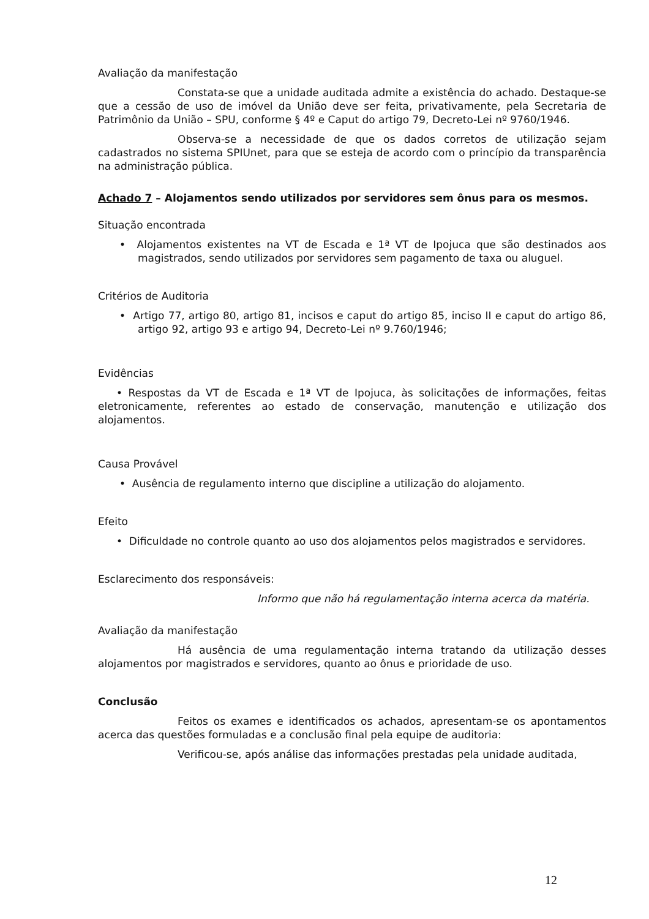Avaliação da manifestação
Constata-se que a unidade auditada admite a existência do achado. Destaque-se que a cessão de uso de imóvel da União deve ser feita, privativamente, pela Secretaria de Patrimônio da União – SPU, conforme § 4º e Caput do artigo 79, Decreto-Lei nº 9760/1946.
Observa-se a necessidade de que os dados corretos de utilização sejam cadastrados no sistema SPIUnet, para que se esteja de acordo com o princípio da transparência na administração pública.
Achado 7 – Alojamentos sendo utilizados por servidores sem ônus para os mesmos.
Situação encontrada
• Alojamentos existentes na VT de Escada e 1ª VT de Ipojuca que são destinados aos magistrados, sendo utilizados por servidores sem pagamento de taxa ou aluguel.
Critérios de Auditoria
• Artigo 77, artigo 80, artigo 81, incisos e caput do artigo 85, inciso II e caput do artigo 86, artigo 92, artigo 93 e artigo 94, Decreto-Lei nº 9.760/1946;
Evidências
• Respostas da VT de Escada e 1ª VT de Ipojuca, às solicitações de informações, feitas eletronicamente, referentes ao estado de conservação, manutenção e utilização dos alojamentos.
Causa Provável
• Ausência de regulamento interno que discipline a utilização do alojamento.
Efeito
• Dificuldade no controle quanto ao uso dos alojamentos pelos magistrados e servidores.
Esclarecimento dos responsáveis:
Informo que não há regulamentação interna acerca da matéria.
Avaliação da manifestação
Há ausência de uma regulamentação interna tratando da utilização desses alojamentos por magistrados e servidores, quanto ao ônus e prioridade de uso.
Conclusão
Feitos os exames e identificados os achados, apresentam-se os apontamentos acerca das questões formuladas e a conclusão final pela equipe de auditoria:
Verificou-se, após análise das informações prestadas pela unidade auditada,
12